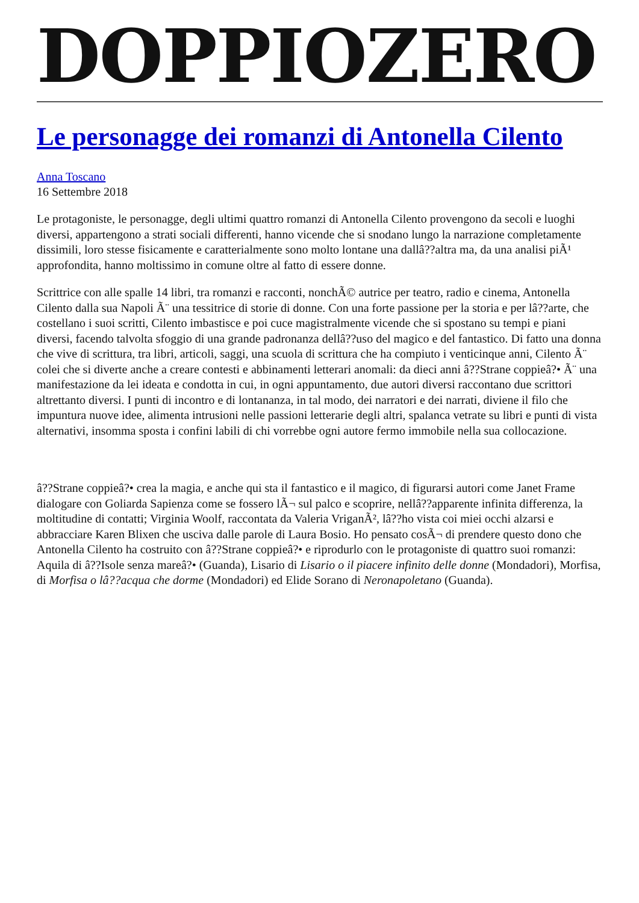DOPPIOZERO
Le personagge dei romanzi di Antonella Cilento
Anna Toscano
16 Settembre 2018
Le protagoniste, le personagge, degli ultimi quattro romanzi di Antonella Cilento provengono da secoli e luoghi diversi, appartengono a strati sociali differenti, hanno vicende che si snodano lungo la narrazione completamente dissimili, loro stesse fisicamente e caratterialmente sono molto lontane una dallâ??altra ma, da una analisi piÃ¹ approfondita, hanno moltissimo in comune oltre al fatto di essere donne.
Scrittrice con alle spalle 14 libri, tra romanzi e racconti, nonchÃ© autrice per teatro, radio e cinema, Antonella Cilento dalla sua Napoli Ã¨ una tessitrice di storie di donne. Con una forte passione per la storia e per lâ??arte, che costellano i suoi scritti, Cilento imbastisce e poi cuce magistralmente vicende che si spostano su tempi e piani diversi, facendo talvolta sfoggio di una grande padronanza dellâ??uso del magico e del fantastico. Di fatto una donna che vive di scrittura, tra libri, articoli, saggi, una scuola di scrittura che ha compiuto i venticinque anni, Cilento Ã¨ colei che si diverte anche a creare contesti e abbinamenti letterari anomali: da dieci anni â??Strane coppieâ?• Ã¨ una manifestazione da lei ideata e condotta in cui, in ogni appuntamento, due autori diversi raccontano due scrittori altrettanto diversi. I punti di incontro e di lontananza, in tal modo, dei narratori e dei narrati, diviene il filo che impuntura nuove idee, alimenta intrusioni nelle passioni letterarie degli altri, spalanca vetrate su libri e punti di vista alternativi, insomma sposta i confini labili di chi vorrebbe ogni autore fermo immobile nella sua collocazione.
â??Strane coppieâ?• crea la magia, e anche qui sta il fantastico e il magico, di figurarsi autori come Janet Frame dialogare con Goliarda Sapienza come se fossero lÃ¬ sul palco e scoprire, nellâ??apparente infinita differenza, la moltitudine di contatti; Virginia Woolf, raccontata da Valeria VriganÃ², lâ??ho vista coi miei occhi alzarsi e abbracciare Karen Blixen che usciva dalle parole di Laura Bosio. Ho pensato cosÃ¬ di prendere questo dono che Antonella Cilento ha costruito con â??Strane coppieâ?• e riprodurlo con le protagoniste di quattro suoi romanzi: Aquila di â??Isole senza mareâ?• (Guanda), Lisario di Lisario o il piacere infinito delle donne (Mondadori), Morfisa, di Morfisa o lâ??acqua che dorme (Mondadori) ed Elide Sorano di Neronapoletano (Guanda).